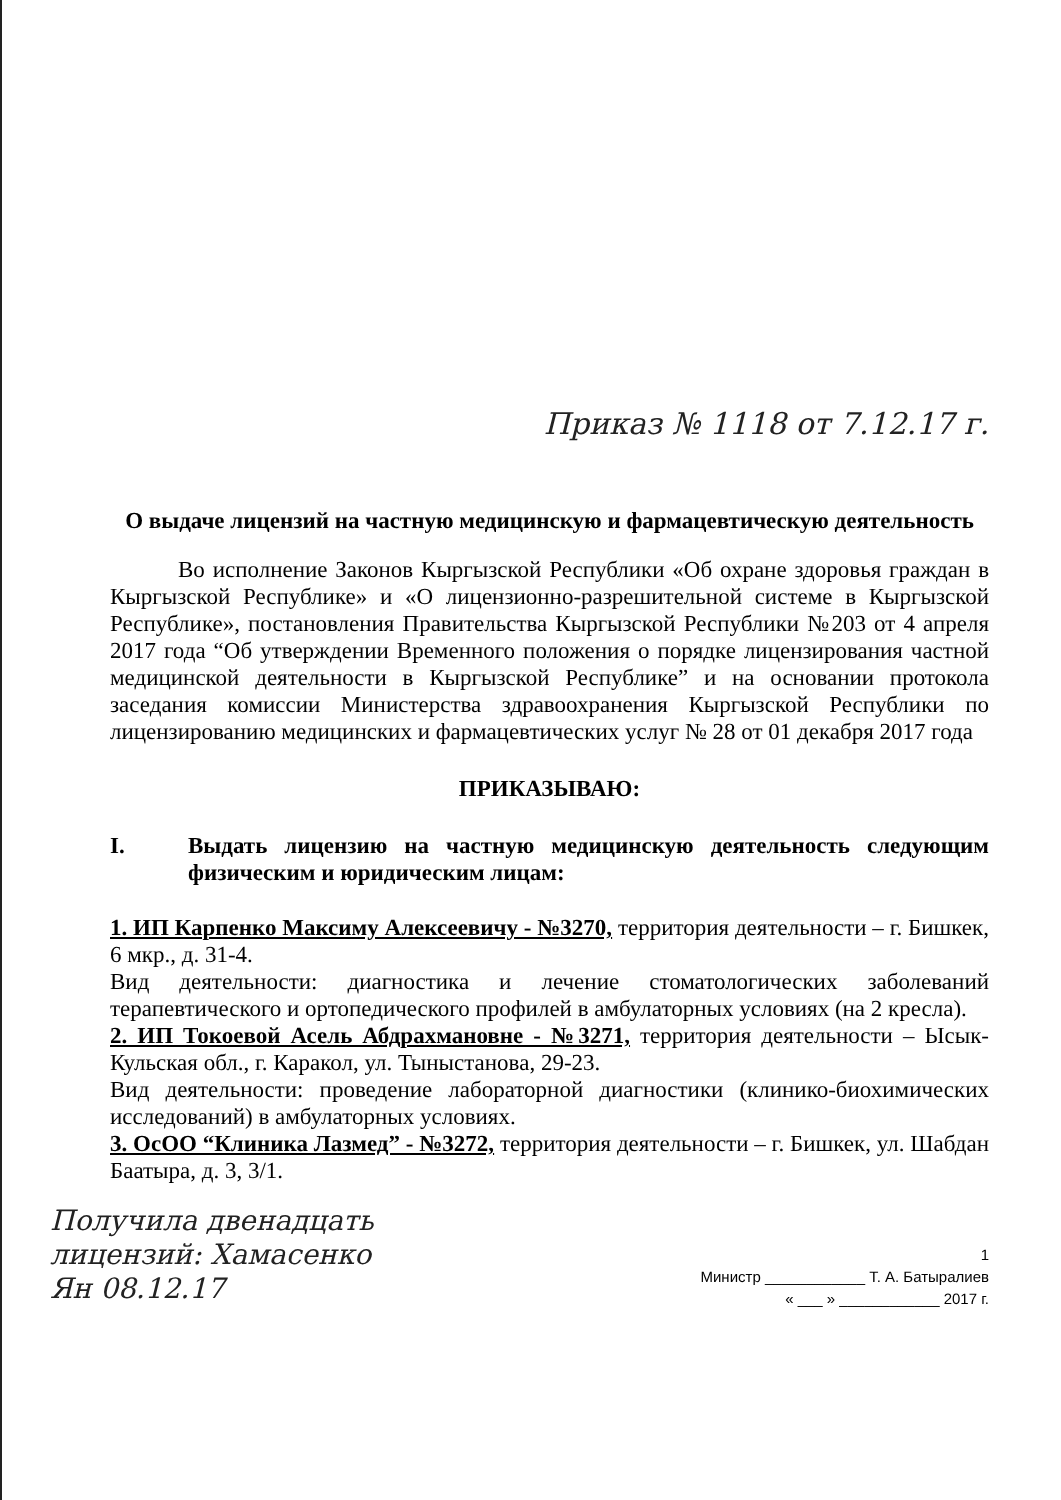Приказ № 1118 от 7.12.17 г.
О выдаче лицензий на частную медицинскую и фармацевтическую деятельность
Во исполнение Законов Кыргызской Республики «Об охране здоровья граждан в Кыргызской Республике» и «О лицензионно-разрешительной системе в Кыргызской Республике», постановления Правительства Кыргызской Республики №203 от 4 апреля 2017 года “Об утверждении Временного положения о порядке лицензирования частной медицинской деятельности в Кыргызской Республике” и на основании протокола заседания комиссии Министерства здравоохранения Кыргызской Республики по лицензированию медицинских и фармацевтических услуг № 28 от 01 декабря 2017 года
ПРИКАЗЫВАЮ:
I. Выдать лицензию на частную медицинскую деятельность следующим физическим и юридическим лицам:
1. ИП Карпенко Максиму Алексеевичу - №3270, территория деятельности – г. Бишкек, 6 мкр., д. 31-4.
Вид деятельности: диагностика и лечение стоматологических заболеваний терапевтического и ортопедического профилей в амбулаторных условиях (на 2 кресла).
2. ИП Токоевой Асель Абдрахмановне - №3271, территория деятельности – Ысык-Кульская обл., г. Каракол, ул. Тыныстанова, 29-23.
Вид деятельности: проведение лабораторной диагностики (клинико-биохимических исследований) в амбулаторных условиях.
3. ОсОО “Клиника Лазмед” - №3272, территория деятельности – г. Бишкек, ул. Шабдан Баатыра, д. 3, 3/1.
Получила двенадцать
лицензий: Хамасенко
Ян 08.12.17
1
Министр ____________ Т. А. Батыралиев
« ___ » ____________ 2017 г.